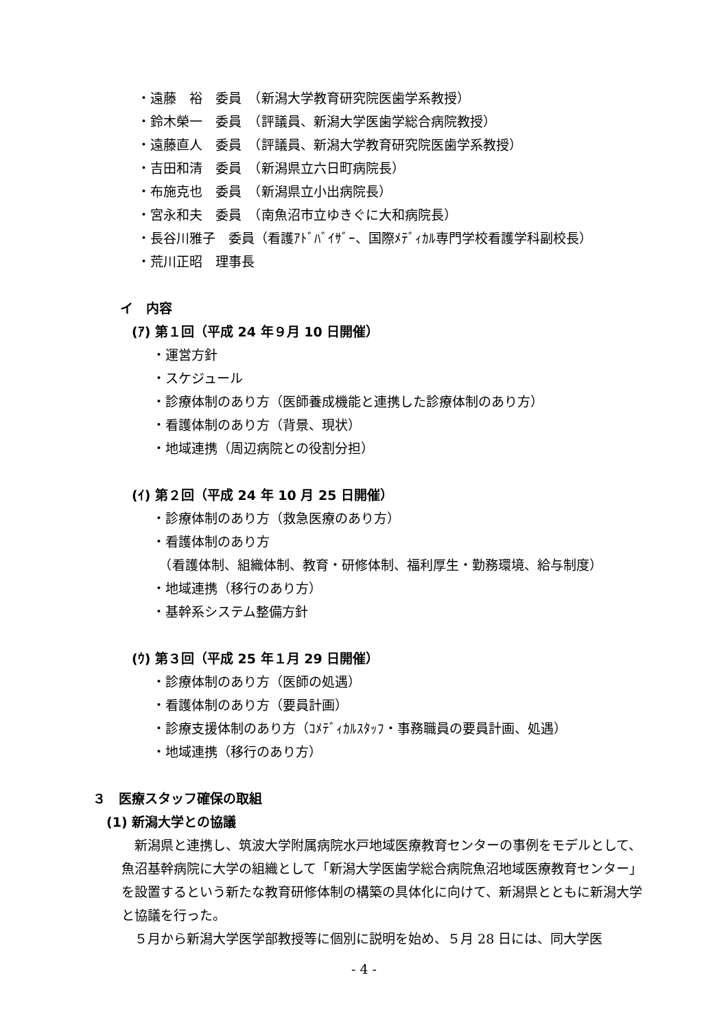・遠藤　裕　委員　（新潟大学教育研究院医歯学系教授）
・鈴木榮一　委員　（評議員、新潟大学医歯学総合病院教授）
・遠藤直人　委員　（評議員、新潟大学教育研究院医歯学系教授）
・吉田和清　委員　（新潟県立六日町病院長）
・布施克也　委員　（新潟県立小出病院長）
・宮永和夫　委員　（南魚沼市立ゆきぐに大和病院長）
・長谷川雅子　委員（看護ｱﾄﾞﾊﾞｲｻﾞｰ、国際ﾒﾃﾞｨｶﾙ専門学校看護学科副校長）
・荒川正昭　理事長
イ　内容
(ｱ) 第１回（平成 24 年９月 10 日開催）
・運営方針
・スケジュール
・診療体制のあり方（医師養成機能と連携した診療体制のあり方）
・看護体制のあり方（背景、現状）
・地域連携（周辺病院との役割分担）
(ｲ) 第２回（平成 24 年 10 月 25 日開催）
・診療体制のあり方（救急医療のあり方）
・看護体制のあり方
　（看護体制、組織体制、教育・研修体制、福利厚生・勤務環境、給与制度）
・地域連携（移行のあり方）
・基幹系システム整備方針
(ｳ) 第３回（平成 25 年１月 29 日開催）
・診療体制のあり方（医師の処遇）
・看護体制のあり方（要員計画）
・診療支援体制のあり方（ｺﾒﾃﾞｨｶﾙｽﾀｯﾌ・事務職員の要員計画、処遇）
・地域連携（移行のあり方）
３　医療スタッフ確保の取組
(1) 新潟大学との協議
　新潟県と連携し、筑波大学附属病院水戸地域医療教育センターの事例をモデルとして、魚沼基幹病院に大学の組織として「新潟大学医歯学総合病院魚沼地域医療教育センター」を設置するという新たな教育研修体制の構築の具体化に向けて、新潟県とともに新潟大学と協議を行った。
　５月から新潟大学医学部教授等に個別に説明を始め、５月 28 日には、同大学医
- 4 -